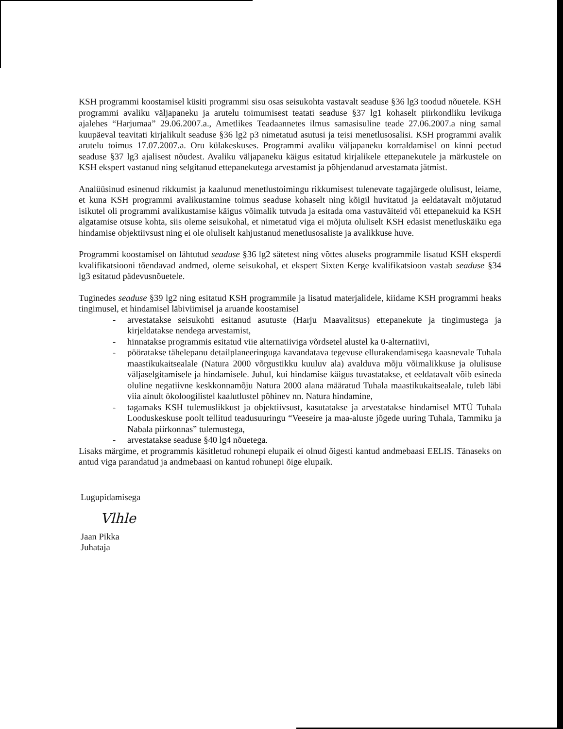KSH programmi koostamisel küsiti programmi sisu osas seisukohta vastavalt seaduse §36 lg3 toodud nõuetele. KSH programmi avaliku väljapaneku ja arutelu toimumisest teatati seaduse §37 lg1 kohaselt piirkondliku levikuga ajalehes “Harjumaa” 29.06.2007.a., Ametlikes Teadaannetes ilmus samasisuline teade 27.06.2007.a ning samal kuupäeval teavitati kirjalikult seaduse §36 lg2 p3 nimetatud asutusi ja teisi menetlusosalisi. KSH programmi avalik arutelu toimus 17.07.2007.a. Oru külakeskuses. Programmi avaliku väljapaneku korraldamisel on kinni peetud seaduse §37 lg3 ajalisest nõudest. Avaliku väljapaneku käigus esitatud kirjalikele ettepanekutele ja märkustele on KSH ekspert vastanud ning selgitanud ettepanekutega arvestamist ja põhjendanud arvestamata jätmist.
Analüüsinud esinenud rikkumist ja kaalunud menetlustoimingu rikkumisest tulenevate tagajärgede olulisust, leiame, et kuna KSH programmi avalikustamine toimus seaduse kohaselt ning kõigil huvitatud ja eeldatavalt mõjutatud isikutel oli programmi avalikustamise käigus võimalik tutvuda ja esitada oma vastuväiteid või ettepanekuid ka KSH algatamise otsuse kohta, siis oleme seisukohal, et nimetatud viga ei mõjuta oluliselt KSH edasist menetluskäiku ega hindamise objektiivsust ning ei ole oluliselt kahjustanud menetlusosaliste ja avalikkuse huve.
Programmi koostamisel on lähtutud seaduse §36 lg2 sätetest ning võttes aluseks programmile lisatud KSH eksperdi kvalifikatsiooni tõendavad andmed, oleme seisukohal, et ekspert Sixten Kerge kvalifikatsioon vastab seaduse §34 lg3 esitatud pädevusnõuetele.
Tuginedes seaduse §39 lg2 ning esitatud KSH programmile ja lisatud materjalidele, kiidame KSH programmi heaks tingimusel, et hindamisel läbiviimisel ja aruande koostamisel
- arvestatakse seisukohti esitanud asutuste (Harju Maavalitsus) ettepanekute ja tingimustega ja kirjeldatakse nendega arvestamist,
- hinnatakse programmis esitatud viie alternatiiviga võrdsetel alustel ka 0-alternatiivi,
- pööratakse tähelepanu detailplaneeringuga kavandatava tegevuse ellurakendamisega kaasnevale Tuhala maastikukaitsealale (Natura 2000 võrgustikku kuuluv ala) avalduva mõju võimalikkuse ja olulisuse väljaselgitamisele ja hindamisele. Juhul, kui hindamise käigus tuvastatakse, et eeldatavalt võib esineda oluline negatiivne keskkonnamõju Natura 2000 alana määratud Tuhala maastikukaitsealale, tuleb läbi viia ainult ökoloogilistel kaalutlustel põhinev nn. Natura hindamine,
- tagamaks KSH tulemuslikkust ja objektiivsust, kasutatakse ja arvestatakse hindamisel MTÜ Tuhala Looduskeskuse poolt tellitud teadusuuringu “Veeseire ja maa-aluste jõgede uuring Tuhala, Tammiku ja Nabala piirkonnas” tulemustega,
- arvestatakse seaduse §40 lg4 nõuetega.
Lisaks märgime, et programmis käsitletud rohunepi elupaik ei olnud õigesti kantud andmebaasi EELIS. Tänaseks on antud viga parandatud ja andmebaasi on kantud rohunepi õige elupaik.
Lugupidamisega
Vlhle
Jaan Pikka
Juhataja